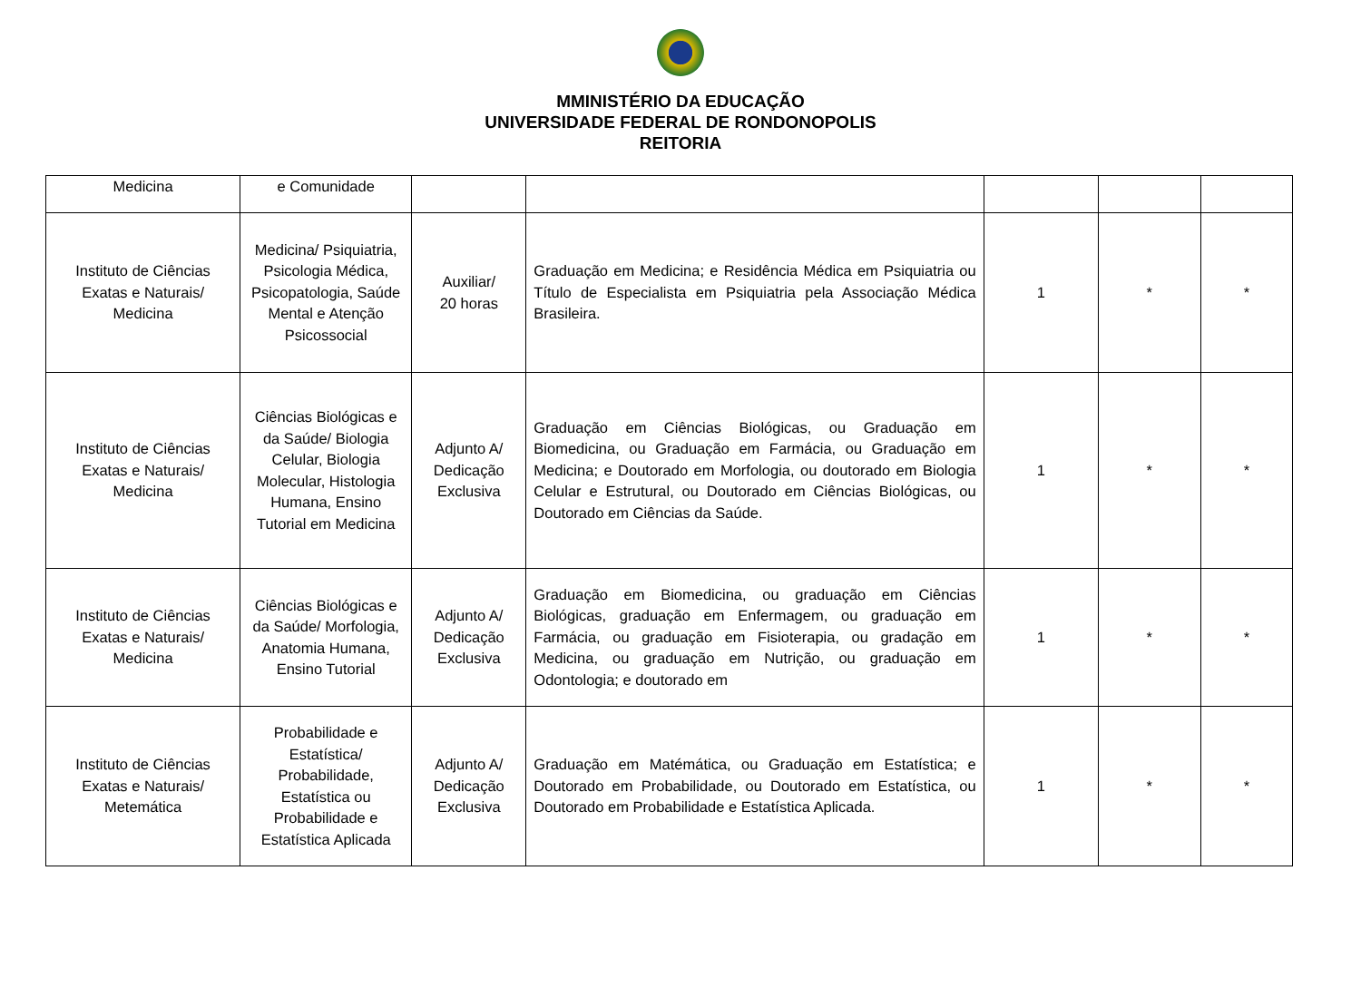MMINISTÉRIO DA EDUCAÇÃO
UNIVERSIDADE FEDERAL DE RONDONOPOLIS
REITORIA
| Medicina | e Comunidade | | | | | |
| Instituto de Ciências Exatas e Naturais/ Medicina | Medicina/ Psiquiatria, Psicologia Médica, Psicopatologia, Saúde Mental e Atenção Psicossocial | Auxiliar/ 20 horas | Graduação em Medicina; e Residência Médica em Psiquiatria ou Título de Especialista em Psiquiatria pela Associação Médica Brasileira. | 1 | * | * |
| Instituto de Ciências Exatas e Naturais/ Medicina | Ciências Biológicas e da Saúde/ Biologia Celular, Biologia Molecular, Histologia Humana, Ensino Tutorial em Medicina | Adjunto A/ Dedicação Exclusiva | Graduação em Ciências Biológicas, ou Graduação em Biomedicina, ou Graduação em Farmácia, ou Graduação em Medicina; e Doutorado em Morfologia, ou doutorado em Biologia Celular e Estrutural, ou Doutorado em Ciências Biológicas, ou Doutorado em Ciências da Saúde. | 1 | * | * |
| Instituto de Ciências Exatas e Naturais/ Medicina | Ciências Biológicas e da Saúde/ Morfologia, Anatomia Humana, Ensino Tutorial | Adjunto A/ Dedicação Exclusiva | Graduação em Biomedicina, ou graduação em Ciências Biológicas, graduação em Enfermagem, ou graduação em Farmácia, ou graduação em Fisioterapia, ou gradação em Medicina, ou graduação em Nutrição, ou graduação em Odontologia; e doutorado em | 1 | * | * |
| Instituto de Ciências Exatas e Naturais/ Metemática | Probabilidade e Estatística/ Probabilidade, Estatística ou Probabilidade e Estatística Aplicada | Adjunto A/ Dedicação Exclusiva | Graduação em Matémática, ou Graduação em Estatística; e Doutorado em Probabilidade, ou Doutorado em Estatística, ou Doutorado em Probabilidade e Estatística Aplicada. | 1 | * | * |